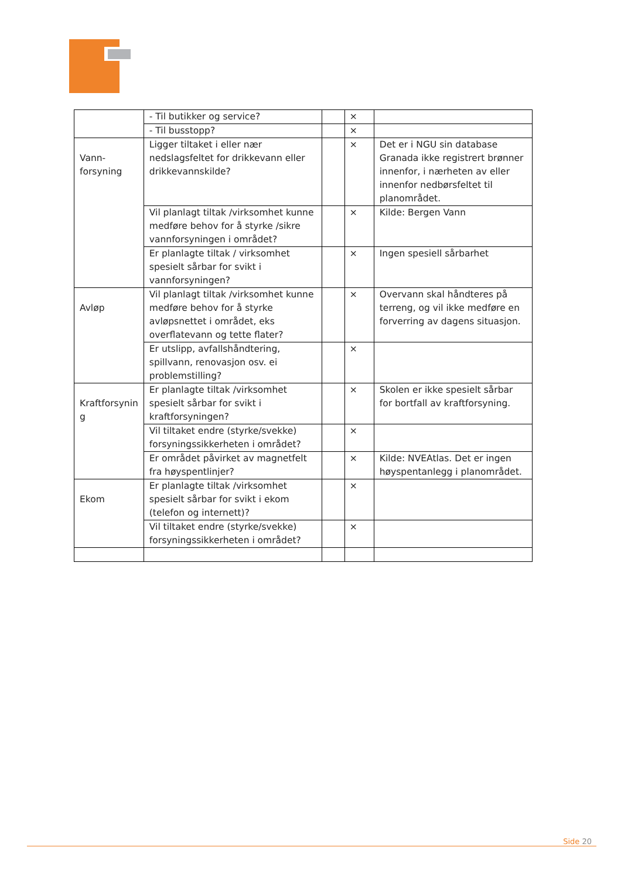| | - Til butikker og service? | | × | |
| | - Til busstopp? | | × | |
| Vann- forsyning | Ligger tiltaket i eller nær nedslagsfeltet for drikkevann eller drikkevannskilde? | | × | Det er i NGU sin database Granada ikke registrert brønner innenfor, i nærheten av eller innenfor nedbørsfeltet til planområdet. |
| | Vil planlagt tiltak /virksomhet kunne medføre behov for å styrke /sikre vannforsyningen i området? | | × | Kilde: Bergen Vann |
| | Er planlagte tiltak / virksomhet spesielt sårbar for svikt i vannforsyningen? | | × | Ingen spesiell sårbarhet |
| Avløp | Vil planlagt tiltak /virksomhet kunne medføre behov for å styrke avløpsnettet i området, eks overflatevann og tette flater? | | × | Overvann skal håndteres på terreng, og vil ikke medføre en forverring av dagens situasjon. |
| | Er utslipp, avfallshåndtering, spillvann, renovasjon osv. ei problemstilling? | | × | |
| Kraftforsynin g | Er planlagte tiltak /virksomhet spesielt sårbar for svikt i kraftforsyningen? | | × | Skolen er ikke spesielt sårbar for bortfall av kraftforsyning. |
| | Vil tiltaket endre (styrke/svekke) forsyningssikkerheten i området? | | × | |
| | Er området påvirket av magnetfelt fra høyspentlinjer? | | × | Kilde: NVEAtlas. Det er ingen høyspentanlegg i planområdet. |
| Ekom | Er planlagte tiltak /virksomhet spesielt sårbar for svikt i ekom (telefon og internett)? | | × | |
| | Vil tiltaket endre (styrke/svekke) forsyningssikkerheten i området? | | × | |
Side 20